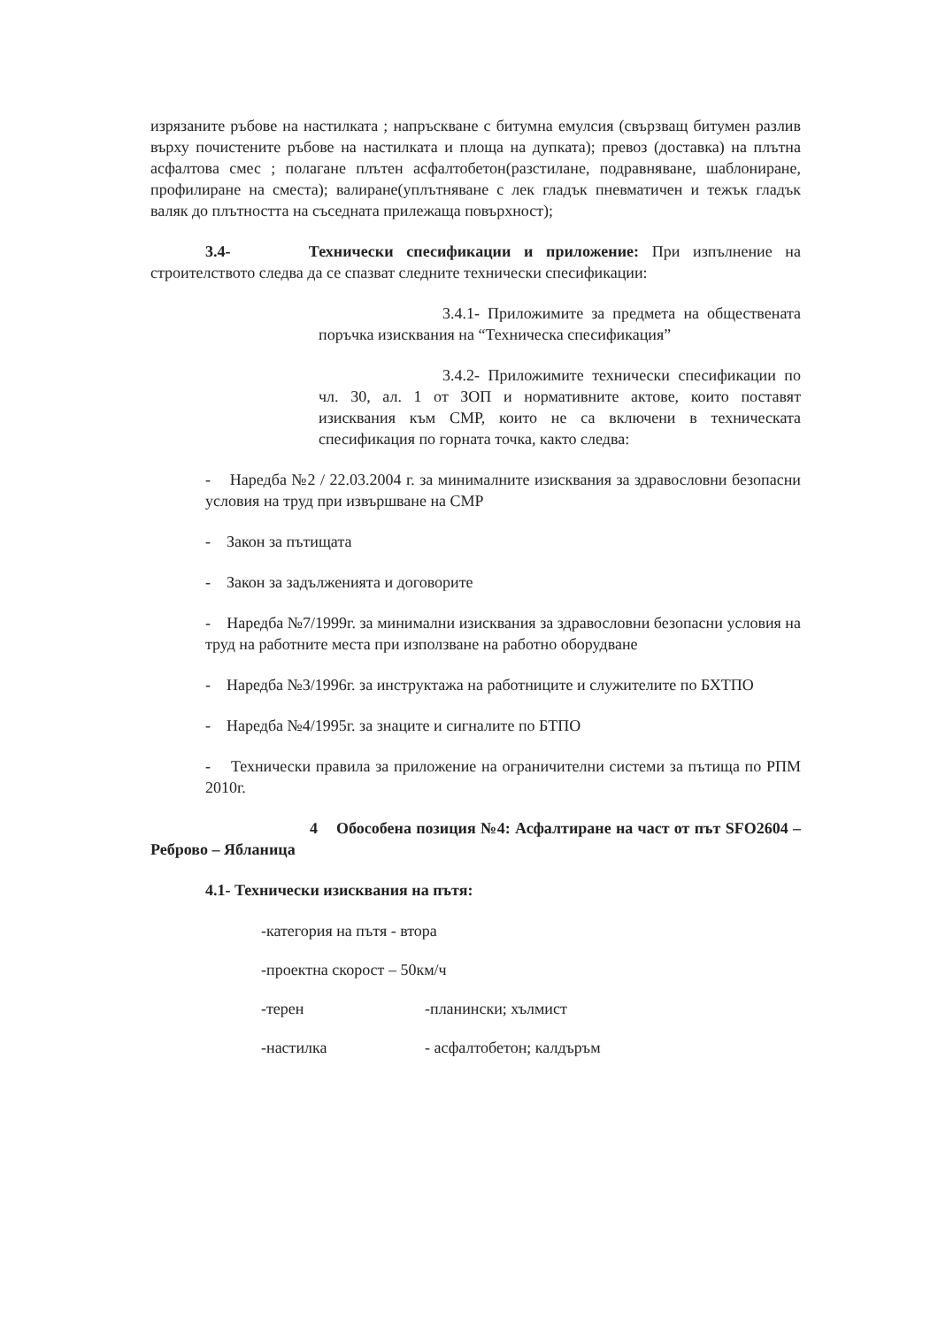изрязаните ръбове на настилката ; напръскване с битумна емулсия (свързващ битумен разлив върху почистените ръбове на настилката и площа на дупката); превоз (доставка) на плътна асфалтова смес ; полагане плътен асфалтобетон(разстилане, подравняване, шаблониране, профилиране на сместа); валиране(уплътняване с лек гладък пневматичен и тежък гладък валяк до плътността на съседната прилежаща повърхност);
3.4- Технически спесификации и приложение: При изпълнение на строителството следва да се спазват следните технически спесификации:
3.4.1- Приложимите за предмета на обществената поръчка изисквания на “Техническа спесификация”
3.4.2- Приложимите технически спесификации по чл. 30, ал. 1 от ЗОП и нормативните актове, които поставят изисквания към СМР, които не са включени в техническата спесификация по горната точка, както следва:
- Наредба №2 / 22.03.2004 г. за минималните изисквания за здравословни безопасни условия на труд при извършване на СМР
- Закон за пътищата
- Закон за задълженията и договорите
- Наредба №7/1999г. за минимални изисквания за здравословни безопасни условия на труд на работните места при използване на работно оборудване
- Наредба №3/1996г. за инструктажа на работниците и служителите по БХТПО
- Наредба №4/1995г. за знаците и сигналите по БТПО
- Технически правила за приложение на ограничителни системи за пътища по РПМ 2010г.
4 Обособена позиция №4: Асфалтиране на част от път SFO2604 –Реброво – Ябланица
4.1- Технически изисквания на пътя:
-категория на пътя - втора
-проектна скорост – 50км/ч
-терен -планински; хълмист
-настилка - асфалтобетон; калдъръм